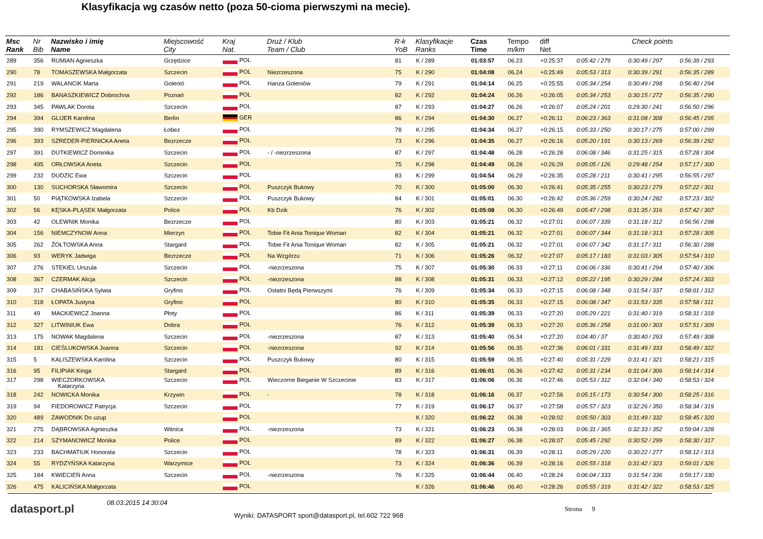Klasyfikacja wg czasów netto (poza 50-cioma pierwszymi na mecie).
| Msc Rank | Nr Bib | Nazwisko i imię Name | Miejscowość City | Kraj Nat. | Druż / Klub Team / Club | R-k YoB | Klasyfikacje Ranks | Czas Time | Tempo m/km | diff Net | Check points | | |
| --- | --- | --- | --- | --- | --- | --- | --- | --- | --- | --- | --- | --- | --- |
| 289 | 356 | RUMIAN Agnieszka | Grzędzice | POL | | 81 | K / 289 | 01:03:57 | 06.23 | +0:25:37 | 0:05:42 / 279 | 0:30:49 / 297 | 0:56:39 / 293 |
| 290 | 78 | TOMASZEWSKA Małgorzata | Szczecin | POL | Niezrzeszona | 75 | K / 290 | 01:04:08 | 06.24 | +0:25:49 | 0:05:53 / 313 | 0:30:39 / 291 | 0:56:35 / 289 |
| 291 | 219 | WALANCIK Marta | Golenió | POL | Hanza Goleniów | 79 | K / 291 | 01:04:14 | 06.25 | +0:25:55 | 0:05:34 / 254 | 0:30:49 / 298 | 0:56:40 / 294 |
| 292 | 186 | BANASZKIEWICZ Dobrochna | Poznań | POL | | 82 | K / 292 | 01:04:24 | 06.26 | +0:26:05 | 0:05:34 / 253 | 0:30:15 / 272 | 0:56:35 / 290 |
| 293 | 345 | PAWLAK Dorota | Szczecin | POL | | 87 | K / 293 | 01:04:27 | 06.26 | +0:26:07 | 0:05:24 / 201 | 0:29:30 / 241 | 0:56:50 / 296 |
| 294 | 394 | GLIJER Karolina | Berlin | GER | | 86 | K / 294 | 01:04:30 | 06.27 | +0:26:11 | 0:06:23 / 363 | 0:31:08 / 308 | 0:56:45 / 295 |
| 295 | 390 | RYMSZEWICZ Magdalena | Łobez | POL | | 78 | K / 295 | 01:04:34 | 06.27 | +0:26:15 | 0:05:33 / 250 | 0:30:17 / 275 | 0:57:00 / 299 |
| 296 | 393 | SZREDER-PIERNICKA Aneta | Bezrzecze | POL | | 73 | K / 296 | 01:04:35 | 06.27 | +0:26:16 | 0:05:20 / 191 | 0:30:13 / 269 | 0:56:39 / 292 |
| 297 | 391 | DUTKIEWICZ Dominika | Szczecin | POL | - / -niezrzeszona | 87 | K / 297 | 01:04:48 | 06.28 | +0:26:28 | 0:06:08 / 346 | 0:31:25 / 315 | 0:57:28 / 304 |
| 298 | 495 | ORŁOWSKA Aneta | Szczecin | POL | | 75 | K / 298 | 01:04:49 | 06.28 | +0:26:29 | 0:05:05 / 126 | 0:29:48 / 254 | 0:57:17 / 300 |
| 299 | 232 | DUDZIC Ewa | Szczecin | POL | | 83 | K / 299 | 01:04:54 | 06.29 | +0:26:35 | 0:05:28 / 211 | 0:30:41 / 295 | 0:56:55 / 297 |
| 300 | 130 | SUCHORSKA Sławomira | Szczecin | POL | Puszczyk Bukowy | 70 | K / 300 | 01:05:00 | 06.30 | +0:26:41 | 0:05:35 / 255 | 0:30:23 / 279 | 0:57:22 / 301 |
| 301 | 50 | PIĄTKOWSKA Izabela | Szczecin | POL | Puszczyk Bukowy | 84 | K / 301 | 01:05:01 | 06.30 | +0:26:42 | 0:05:36 / 259 | 0:30:24 / 282 | 0:57:23 / 302 |
| 302 | 56 | KĘSKA-PLĄSEK Małgorzata | Police | POL | Kb Dzik | 76 | K / 302 | 01:05:08 | 06.30 | +0:26:49 | 0:05:47 / 298 | 0:31:35 / 316 | 0:57:42 / 307 |
| 303 | 42 | OLEWNIK Monika | Bezrzecze | POL | | 80 | K / 303 | 01:05:21 | 06.32 | +0:27:01 | 0:06:07 / 339 | 0:31:18 / 312 | 0:56:56 / 298 |
| 304 | 156 | NIEMCZYNOW Anna | Mierzyn | POL | Tobie Fit Ania Tonique Woman | 82 | K / 304 | 01:05:21 | 06.32 | +0:27:01 | 0:06:07 / 344 | 0:31:18 / 313 | 0:57:28 / 305 |
| 305 | 262 | ŻÓŁTOWSKA Anna | Stargard | POL | Tobie Fit Ania Tonique Woman | 82 | K / 305 | 01:05:21 | 06.32 | +0:27:01 | 0:06:07 / 342 | 0:31:17 / 311 | 0:56:30 / 288 |
| 306 | 93 | WERYK Jadwiga | Bezrzecze | POL | Na Wzgórzu | 71 | K / 306 | 01:05:26 | 06.32 | +0:27:07 | 0:05:17 / 183 | 0:31:03 / 305 | 0:57:54 / 310 |
| 307 | 276 | STEKIEL Urszula | Szczecin | POL | -niezrzeszona | 75 | K / 307 | 01:05:30 | 06.33 | +0:27:11 | 0:06:06 / 336 | 0:30:41 / 294 | 0:57:40 / 306 |
| 308 | 367 | CZERMAK Alicja | Szczecin | POL | -niezrzeszona | 88 | K / 308 | 01:05:31 | 06.33 | +0:27:12 | 0:05:22 / 195 | 0:30:29 / 284 | 0:57:24 / 303 |
| 309 | 317 | CHABASIŃSKA Sylwia | Gryfino | POL | Ostatni Będą Pierwszymi | 76 | K / 309 | 01:05:34 | 06.33 | +0:27:15 | 0:06:08 / 348 | 0:31:54 / 337 | 0:58:01 / 312 |
| 310 | 318 | ŁOPATA Justyna | Gryfino | POL | | 80 | K / 310 | 01:05:35 | 06.33 | +0:27:15 | 0:06:08 / 347 | 0:31:53 / 335 | 0:57:58 / 311 |
| 311 | 49 | MACKIEWICZ Joanna | Płoty | POL | | 86 | K / 311 | 01:05:39 | 06.33 | +0:27:20 | 0:05:29 / 221 | 0:31:40 / 319 | 0:58:31 / 318 |
| 312 | 327 | LITWINIUK Ewa | Dobra | POL | | 76 | K / 312 | 01:05:39 | 06.33 | +0:27:20 | 0:05:36 / 258 | 0:31:00 / 303 | 0:57:51 / 309 |
| 313 | 175 | NOWAK Magdalena | Szczecin | POL | -niezrzeszona | 87 | K / 313 | 01:05:40 | 06.34 | +0:27:20 | 0:04:40 / 37 | 0:30:40 / 293 | 0:57:49 / 308 |
| 314 | 181 | CIEŚLUKOWSKA Joanna | Szczecin | POL | -niezrzeszona | 92 | K / 314 | 01:05:56 | 06.35 | +0:27:36 | 0:06:01 / 331 | 0:31:49 / 333 | 0:58:49 / 322 |
| 315 | 5 | KALISZEWSKA Karolina | Szczecin | POL | Puszczyk Bukowy | 80 | K / 315 | 01:05:59 | 06.35 | +0:27:40 | 0:05:31 / 229 | 0:31:41 / 321 | 0:58:21 / 315 |
| 316 | 95 | FILIPIAK Kinga | Stargard | POL | | 89 | K / 316 | 01:06:01 | 06.36 | +0:27:42 | 0:05:31 / 234 | 0:31:04 / 306 | 0:58:14 / 314 |
| 317 | 298 | WIECZORKOWSKA Katarzyna | Szczecin | POL | Wieczorne Bieganie W Szczecinie | 83 | K / 317 | 01:06:06 | 06.36 | +0:27:46 | 0:05:53 / 312 | 0:32:04 / 340 | 0:58:53 / 324 |
| 318 | 242 | NOWICKA Monika | Krzywin | POL | - | 78 | K / 318 | 01:06:16 | 06.37 | +0:27:56 | 0:05:15 / 173 | 0:30:54 / 300 | 0:58:25 / 316 |
| 319 | 94 | FIEDOROWICZ Patrycja | Szczecin | POL | | 77 | K / 319 | 01:06:17 | 06.37 | +0:27:58 | 0:05:57 / 323 | 0:32:26 / 350 | 0:58:34 / 319 |
| 320 | 489 | ZAWODNIK Do uzup | | POL | | | K / 320 | 01:06:22 | 06.38 | +0:28:02 | 0:05:50 / 303 | 0:31:49 / 332 | 0:58:45 / 320 |
| 321 | 275 | DĄBROWSKA Agnieszka | Witnica | POL | -niezrzeszona | 73 | K / 321 | 01:06:23 | 06.38 | +0:28:03 | 0:06:31 / 365 | 0:32:33 / 352 | 0:59:04 / 328 |
| 322 | 214 | SZYMANOWICZ Monika | Police | POL | | 89 | K / 322 | 01:06:27 | 06.38 | +0:28:07 | 0:05:45 / 292 | 0:30:52 / 299 | 0:58:30 / 317 |
| 323 | 233 | BACHMATIUK Honorata | Szczecin | POL | | 78 | K / 323 | 01:06:31 | 06.39 | +0:28:11 | 0:05:29 / 220 | 0:30:22 / 277 | 0:58:12 / 313 |
| 324 | 55 | RYDZYŃSKA Katarzyna | Warzymice | POL | | 73 | K / 324 | 01:06:36 | 06.39 | +0:28:16 | 0:05:55 / 318 | 0:31:42 / 323 | 0:59:01 / 326 |
| 325 | 184 | KWIECIEŃ Anna | Szczecin | POL | -niezrzeszona | 76 | K / 325 | 01:06:44 | 06.40 | +0:28:24 | 0:06:04 / 333 | 0:31:54 / 336 | 0:59:17 / 330 |
| 326 | 475 | KALICIŃSKA Małgorzata | | POL | | | K / 326 | 01:06:46 | 06.40 | +0:28:26 | 0:05:55 / 319 | 0:31:42 / 322 | 0:58:53 / 325 |
datasport.pl
08.03.2015 14:30:04
Wyniki: DATASPORT sport@datasport.pl, tel.602 722 968
Strona 9